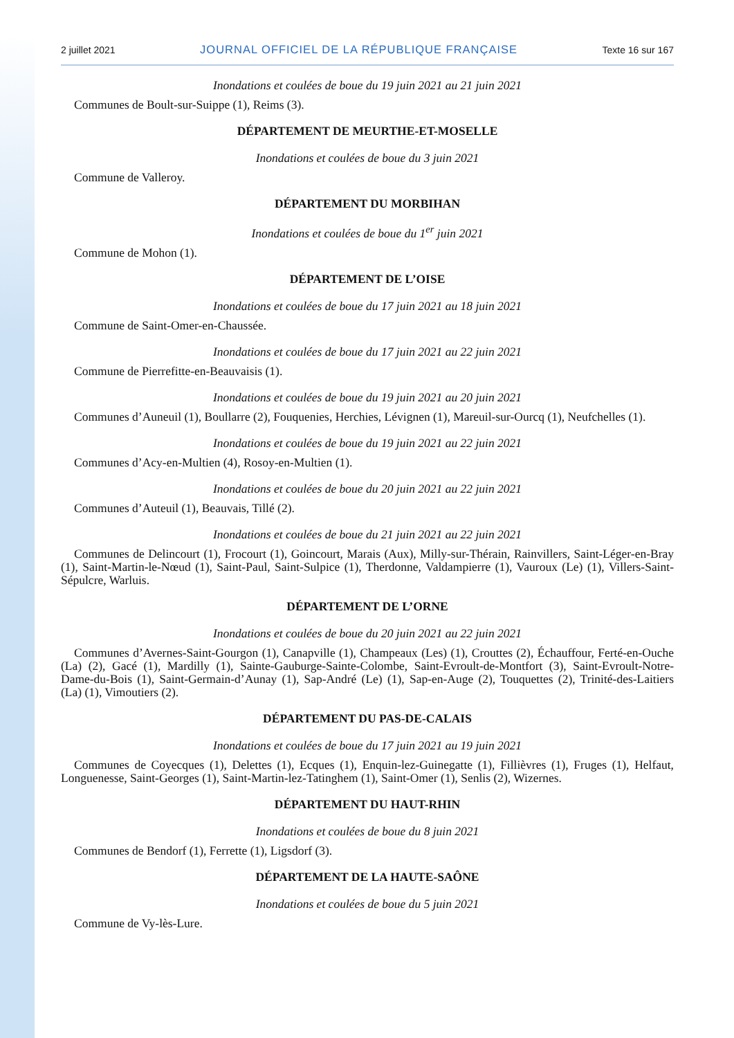2 juillet 2021 JOURNAL OFFICIEL DE LA RÉPUBLIQUE FRANÇAISE Texte 16 sur 167
Inondations et coulées de boue du 19 juin 2021 au 21 juin 2021
Communes de Boult-sur-Suippe (1), Reims (3).
DÉPARTEMENT DE MEURTHE-ET-MOSELLE
Inondations et coulées de boue du 3 juin 2021
Commune de Valleroy.
DÉPARTEMENT DU MORBIHAN
Inondations et coulées de boue du 1<sup>er</sup> juin 2021
Commune de Mohon (1).
DÉPARTEMENT DE L’OISE
Inondations et coulées de boue du 17 juin 2021 au 18 juin 2021
Commune de Saint-Omer-en-Chaussée.
Inondations et coulées de boue du 17 juin 2021 au 22 juin 2021
Commune de Pierrefitte-en-Beauvaisis (1).
Inondations et coulées de boue du 19 juin 2021 au 20 juin 2021
Communes d’Auneuil (1), Boullarre (2), Fouquenies, Herchies, Lévignen (1), Mareuil-sur-Ourcq (1), Neufchelles (1).
Inondations et coulées de boue du 19 juin 2021 au 22 juin 2021
Communes d’Acy-en-Multien (4), Rosoy-en-Multien (1).
Inondations et coulées de boue du 20 juin 2021 au 22 juin 2021
Communes d’Auteuil (1), Beauvais, Tillé (2).
Inondations et coulées de boue du 21 juin 2021 au 22 juin 2021
Communes de Delincourt (1), Frocourt (1), Goincourt, Marais (Aux), Milly-sur-Thérain, Rainvillers, Saint-Léger-en-Bray (1), Saint-Martin-le-Nœud (1), Saint-Paul, Saint-Sulpice (1), Therdonne, Valdampierre (1), Vauroux (Le) (1), Villers-Saint-Sépulcre, Warluis.
DÉPARTEMENT DE L’ORNE
Inondations et coulées de boue du 20 juin 2021 au 22 juin 2021
Communes d’Avernes-Saint-Gourgon (1), Canapville (1), Champeaux (Les) (1), Crouttes (2), Échauffour, Ferté-en-Ouche (La) (2), Gacé (1), Mardilly (1), Sainte-Gauburge-Sainte-Colombe, Saint-Evroult-de-Montfort (3), Saint-Evroult-Notre-Dame-du-Bois (1), Saint-Germain-d’Aunay (1), Sap-André (Le) (1), Sap-en-Auge (2), Touquettes (2), Trinité-des-Laitiers (La) (1), Vimoutiers (2).
DÉPARTEMENT DU PAS-DE-CALAIS
Inondations et coulées de boue du 17 juin 2021 au 19 juin 2021
Communes de Coyecques (1), Delettes (1), Ecques (1), Enquin-lez-Guinegatte (1), Fillièvres (1), Fruges (1), Helfaut, Longuenesse, Saint-Georges (1), Saint-Martin-lez-Tatinghem (1), Saint-Omer (1), Senlis (2), Wizernes.
DÉPARTEMENT DU HAUT-RHIN
Inondations et coulées de boue du 8 juin 2021
Communes de Bendorf (1), Ferrette (1), Ligsdorf (3).
DÉPARTEMENT DE LA HAUTE-SAÔNE
Inondations et coulées de boue du 5 juin 2021
Commune de Vy-lès-Lure.